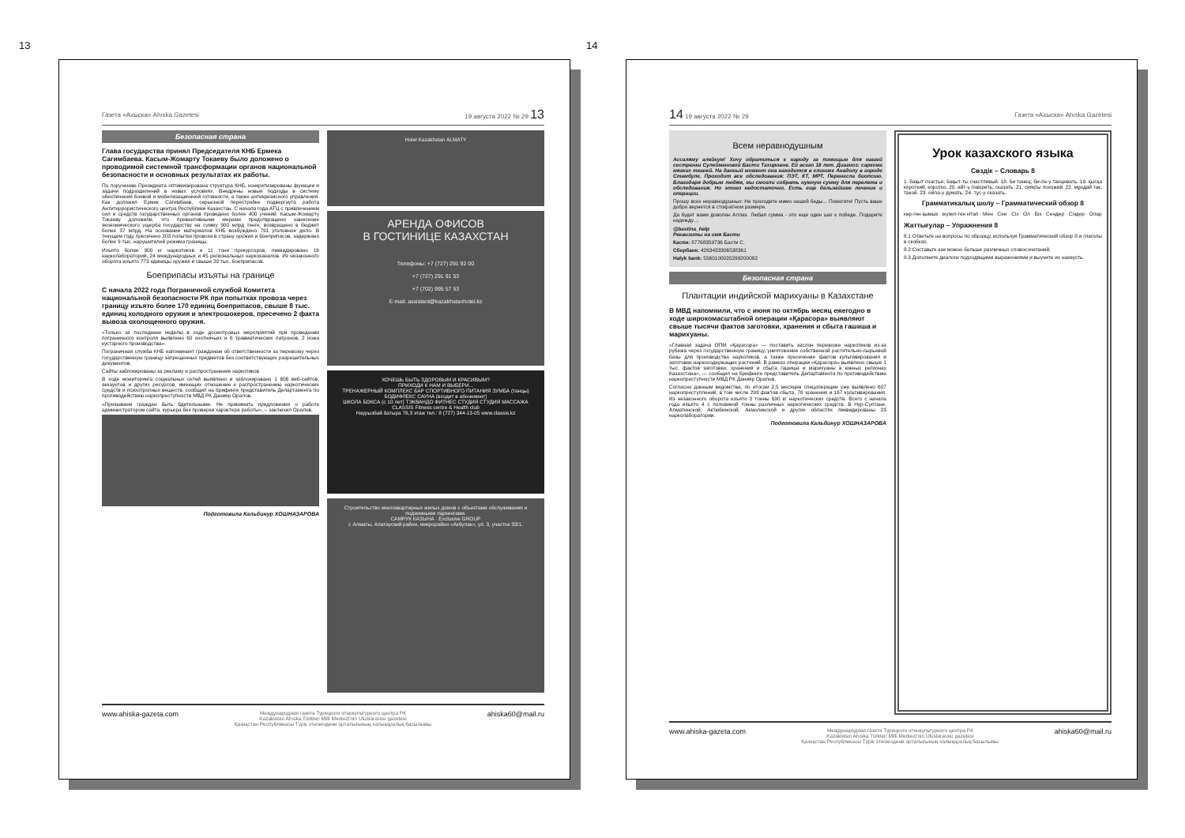13
Газета «Ахыска» Ahıska Gazetesi 19 августа 2022 № 29 13
Безопасная страна
Глава государства принял Председателя КНБ Ермека Сагимбаева. Касым-Жомарту Токаеву было доложено о проводимой системной трансформации органов национальной безопасности и основных результатах их работы.
По поручению Президента оптимизирована структура КНБ, конкретизированы функции и задачи подразделений в новых условиях. Внедрены новые подходы в систему обеспечения боевой и мобилизационной готовности, а также антикризисного управления. Как доложил Ермек Сагимбаев, серьезной перестройке подвергнута работа Антитеррористического центра Республики Казахстан. С начала года АТЦ с привлечением сил и средств государственных органов проведено более 400 учений. Касым-Жомарту Токаеву доложили, что превентивными мерами предотвращено нанесение экономического ущерба государству на сумму 900 млрд тенге, возвращено в бюджет более 37 млрд. На основании материалов КНБ возбуждено 791 уголовное дело. В текущем году пресечено 203 попытки провоза в страну оружия и боеприпасов, задержано более 9 тыс. нарушителей режима границы.
Изъято более 900 кг наркотиков и 11 тонн прекурсоров, ликвидировано 16 нарколабораторий, 24 международных и 45 региональных наркоканалов. Из незаконного оборота изъято 773 единицы оружия и свыше 20 тыс. боеприпасов.
Боеприпасы изъяты на границе
С начала 2022 года Пограничной службой Комитета национальной безопасности РК при попытках провоза через границу изъято более 170 единиц боеприпасов, свыше 8 тыс. единиц холодного оружия и электрошокеров, пресечено 2 факта вывоза охолощенного оружия.
«Только за последнюю неделю в ходе досмотровых мероприятий при проведении пограничного контроля выявлено 60 охотничьих и 6 травматических патронов, 2 ножа кустарного производства».
Пограничная служба КНБ напоминает гражданам об ответственности за перевозку через государственную границу запрещенных предметов без соответствующих разрешительных документов.
Сайты заблокированы за рекламу и распространение наркотиков
В ходе мониторинга социальных сетей выявлено и заблокировано 1 606 веб-сайтов, аккаунтов и других ресурсов, имеющих отношение к распространению наркотических средств и психотропных веществ, сообщил на брифинге представитель Департамента по противодействию наркопреступности МВД РК Данияр Оралов.
«Призываем граждан быть бдительными. Не принимать предложения о работе администратором сайта, курьера без проверки характера работы», – заключил Оралов.
Подготовила Кальбинур ХОШНАЗАРОВА
Hotel Kazakhstan ALMATY
АРЕНДА ОФИСОВ
В ГОСТИНИЦЕ КАЗАХСТАН
Телефоны: +7 (727) 291 92 00
+7 (727) 291 91 53
+7 (702) 995 57 53
E-mail: assistant@kazakhstanhotel.kz
ХОЧЕШЬ БЫТЬ ЗДОРОВЫМ И КРАСИВЫМ?
ПРИХОДИ К НАМ И ВЫБЕРИ...
ТРЕНАЖЕРНЫЙ КОМПЛЕКС БАР СПОРТИВНОГО ПИТАНИЯ ЗУМБА (танцы) БОДИФЛЕКС САУНА (входит в абонемент)
ШКОЛА БОКСА (с 10 лет) ТЭКВАНДО ФИТНЕС СТУДИЯ СТУДИЯ МАССАЖА
CLASSIS Fitness centre & Health club
Наурызбай батыра 76,3 этаж тел.: 8 (727) 344-13-05 www.classis.kz
Строительство многоквартирных жилых домов с объектами обслуживания и подземными паркингами.
САМРУК КАЗЫНА · Exclusive GROUP
г. Алматы, Алатауский район, микрорайон «Акбулак», ул. 3, участок 33/1.
www.ahiska-gazeta.com Международная газета Турецкого этнокультурного центра РК
Kazakistan Ahıska Türkleri Milli Merkezi'nin Uluslararası gazetesi
Қазақстан Республикасы Түрік этномәдени орталығының халықаралық басылымы ahiska60@mail.ru
14
14 19 августа 2022 № 29 Газета «Ахыска» Ahıska Gazetesi
Всем неравнодушным
Ассаляму алейкум! Хочу обратиться к народу за помощью для нашей сестренки Сулейменовой Басти Тахировне. Ей всего 18 лет. Диагноз: саркома мягких тканей. На данный момент она находится в клинике Анадолу в городе Стамбуле. Проходит все обследования: ПЭТ, КТ, МРТ. Перенесла биопсию. Благодаря добрым людям, мы смогли собрать нужную сумму для перелета и обследования. Но этого недостаточно. Есть еще дальнейшее лечение и операции.
Прошу всех неравнодушных: Не проходите мимо нашей беды... Помогите! Пусть ваше добро вернется в стократном размере.
Да будет вами доволен Аллах. Любая сумма - это еще один шаг к победе. Подарите надежду…
@bastina_help
Реквизиты на имя Басти
Каспи: 87768359736 Басти С.
Сбербанк: 4263433306538361
Halyk bank: 5560100020299200082
Безопасная страна
Плантации индийской марихуаны в Казахстане
В МВД напомнили, что с июня по октябрь месяц ежегодно в ходе широкомасштабной операции «Қарасора» выявляют свыше тысячи фактов заготовки, хранения и сбыта гашиша и марихуаны.
«Главная задача ОПМ «Қарасора» — поставить заслон перевозке наркотиков из-за рубежа через государственную границу, уничтожение собственной растительно-сырьевой базы для производства наркотиков, а также пресечение фактов культивирования и заготовки наркосодержащих растений. В рамках операции «Қарасора» выявлено свыше 1 тыс. фактов заготовки, хранения и сбыта гашиша и марихуаны в южных регионах Казахстана», — сообщил на брифинге представитель Департамента по противодействию наркопреступности МВД РК Данияр Оралов.
Согласно данным ведомства, по итогам 2,5 месяцев спецоперации уже выявлено 607 наркопреступлений, в том числе 299 фактов сбыта, 76 хранения и 167 культивирования. Из незаконного оборота изъято 2 тонны 690 кг наркотических средств. Всего с начала года изъято 4 с половиной тонны различных наркотических средств. В Нур-Султане, Алматинской, Актюбинской, Акмолинской и других областях ликвидированы 23 нарколаборатории.
Подготовила Кальбинур ХОШНАЗАРОВА
Урок казахского языка
Сөздік – Словарь 8
1. бақыт счастье; бақыт-ты счастливый. 18. би танец; би-ле-у танцевать. 19. қысқа короткий, коротко. 20. айт-у говорить, сказать. 21. сияқты похожий. 22. мұндай так, такой. 23. ойла-у думать. 24. тұс-у сказать.
Грамматикалық шолу – Грамматический обзор 8
көр-ген қымыз · жүзел-ген кітап · Мен · Сен · Сіз · Ол · Біз · Сендер · Сіздер · Олар
Жаттығулар – Упражнения 8
8.1 Ответьте на вопросы по образцу, используя Грамматический обзор 8 и глаголы в скобках.
8.2 Составьте как можно больше различных словосочетаний.
8.3 Дополните диалоги подходящими выражениями и выучите их наизусть.
www.ahiska-gazeta.com Международная газета Турецкого этнокультурного центра РК
Kazakistan Ahıska Türkleri Milli Merkezi'nin Uluslararası gazetesi
Қазақстан Республикасы Түрік этномәдени орталығының халықаралық басылымы ahiska60@mail.ru